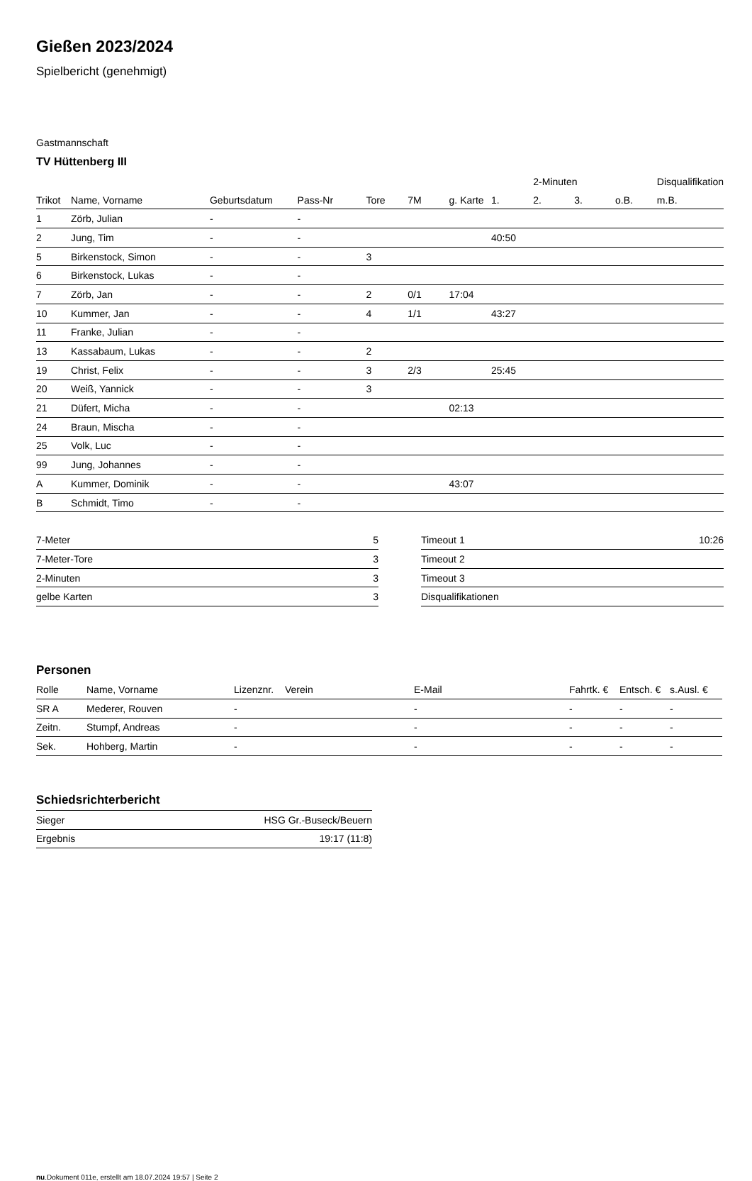Gießen 2023/2024
Spielbericht (genehmigt)
Gastmannschaft
TV Hüttenberg III
| | | | | | | | | 2-Minuten | | | Disqualifikation |
| --- | --- | --- | --- | --- | --- | --- | --- | --- | --- | --- | --- |
| Trikot | Name, Vorname | Geburtsdatum | Pass-Nr | Tore | 7M | g. Karte | 1. | 2. | 3. | o.B. | m.B. |
| 1 | Zörb, Julian | - | - | | | | | | | | |
| 2 | Jung, Tim | - | - | | | | 40:50 | | | | |
| 5 | Birkenstock, Simon | - | - | 3 | | | | | | | |
| 6 | Birkenstock, Lukas | - | - | | | | | | | | |
| 7 | Zörb, Jan | - | - | 2 | 0/1 | 17:04 | | | | | |
| 10 | Kummer, Jan | - | - | 4 | 1/1 | | 43:27 | | | | |
| 11 | Franke, Julian | - | - | | | | | | | | |
| 13 | Kassabaum, Lukas | - | - | 2 | | | | | | | |
| 19 | Christ, Felix | - | - | 3 | 2/3 | | 25:45 | | | | |
| 20 | Weiß, Yannick | - | - | 3 | | | | | | | |
| 21 | Düfert, Micha | - | - | | | 02:13 | | | | | |
| 24 | Braun, Mischa | - | - | | | | | | | | |
| 25 | Volk, Luc | - | - | | | | | | | | |
| 99 | Jung, Johannes | - | - | | | | | | | | |
| A | Kummer, Dominik | - | - | | | 43:07 | | | | | |
| B | Schmidt, Timo | - | - | | | | | | | | |
| 7-Meter | 5 |
| 7-Meter-Tore | 3 |
| 2-Minuten | 3 |
| gelbe Karten | 3 |
| Timeout 1 | 10:26 |
| Timeout 2 | |
| Timeout 3 | |
| Disqualifikationen | |
Personen
| Rolle | Name, Vorname | Lizenznr. | Verein | E-Mail | Fahrtk. € | Entsch. € | s.Ausl. € |
| --- | --- | --- | --- | --- | --- | --- | --- |
| SR A | Mederer, Rouven | - | | - | - | - | - |
| Zeitn. | Stumpf, Andreas | - | | - | - | - | - |
| Sek. | Hohberg, Martin | - | | - | - | - | - |
Schiedsrichterbericht
| Sieger | HSG Gr.-Buseck/Beuern |
| Ergebnis | 19:17 (11:8) |
nu.Dokument 011e, erstellt am 18.07.2024 19:57 | Seite 2